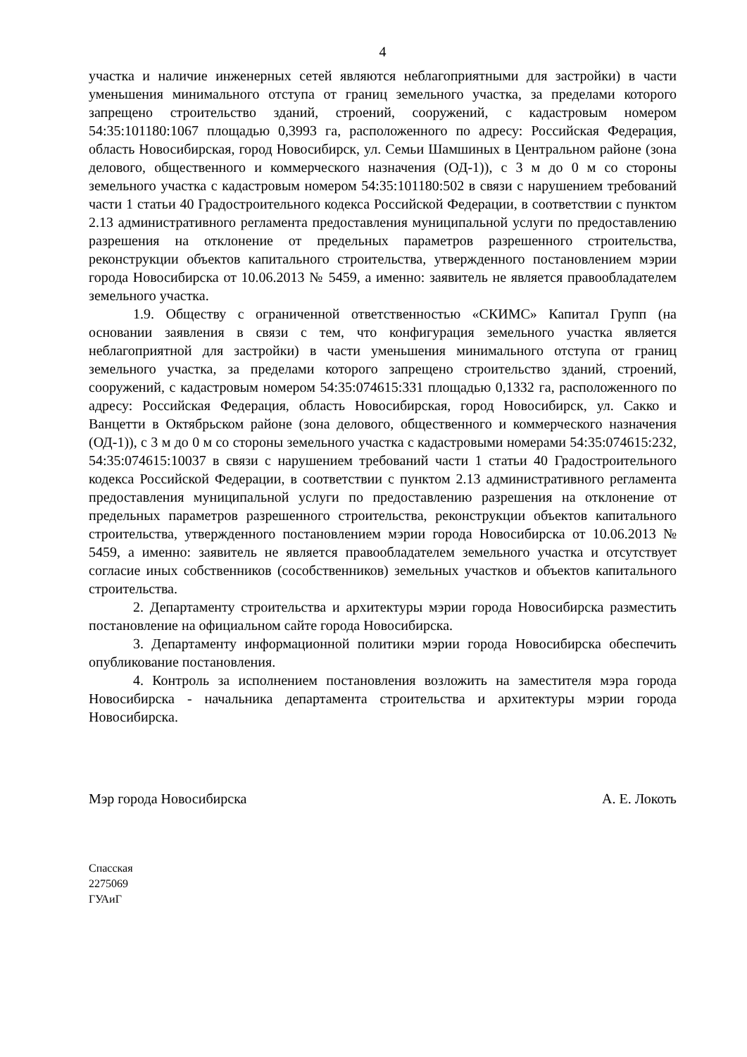4
участка и наличие инженерных сетей являются неблагоприятными для застройки) в части уменьшения минимального отступа от границ земельного участка, за пределами которого запрещено строительство зданий, строений, сооружений, с кадастровым номером 54:35:101180:1067 площадью 0,3993 га, расположенного по адресу: Российская Федерация, область Новосибирская, город Новосибирск, ул. Семьи Шамшиных в Центральном районе (зона делового, общественного и коммерческого назначения (ОД-1)), с 3 м до 0 м со стороны земельного участка с кадастровым номером 54:35:101180:502 в связи с нарушением требований части 1 статьи 40 Градостроительного кодекса Российской Федерации, в соответствии с пунктом 2.13 административного регламента предоставления муниципальной услуги по предоставлению разрешения на отклонение от предельных параметров разрешенного строительства, реконструкции объектов капитального строительства, утвержденного постановлением мэрии города Новосибирска от 10.06.2013 № 5459, а именно: заявитель не является правообладателем земельного участка.
1.9. Обществу с ограниченной ответственностью «СКИМС» Капитал Групп (на основании заявления в связи с тем, что конфигурация земельного участка является неблагоприятной для застройки) в части уменьшения минимального отступа от границ земельного участка, за пределами которого запрещено строительство зданий, строений, сооружений, с кадастровым номером 54:35:074615:331 площадью 0,1332 га, расположенного по адресу: Российская Федерация, область Новосибирская, город Новосибирск, ул. Сакко и Ванцетти в Октябрьском районе (зона делового, общественного и коммерческого назначения (ОД-1)), с 3 м до 0 м со стороны земельного участка с кадастровыми номерами 54:35:074615:232, 54:35:074615:10037 в связи с нарушением требований части 1 статьи 40 Градостроительного кодекса Российской Федерации, в соответствии с пунктом 2.13 административного регламента предоставления муниципальной услуги по предоставлению разрешения на отклонение от предельных параметров разрешенного строительства, реконструкции объектов капитального строительства, утвержденного постановлением мэрии города Новосибирска от 10.06.2013 № 5459, а именно: заявитель не является правообладателем земельного участка и отсутствует согласие иных собственников (сособственников) земельных участков и объектов капитального строительства.
2. Департаменту строительства и архитектуры мэрии города Новосибирска разместить постановление на официальном сайте города Новосибирска.
3. Департаменту информационной политики мэрии города Новосибирска обеспечить опубликование постановления.
4. Контроль за исполнением постановления возложить на заместителя мэра города Новосибирска - начальника департамента строительства и архитектуры мэрии города Новосибирска.
Мэр города Новосибирска А. Е. Локоть
Спасская
2275069
ГУАиГ